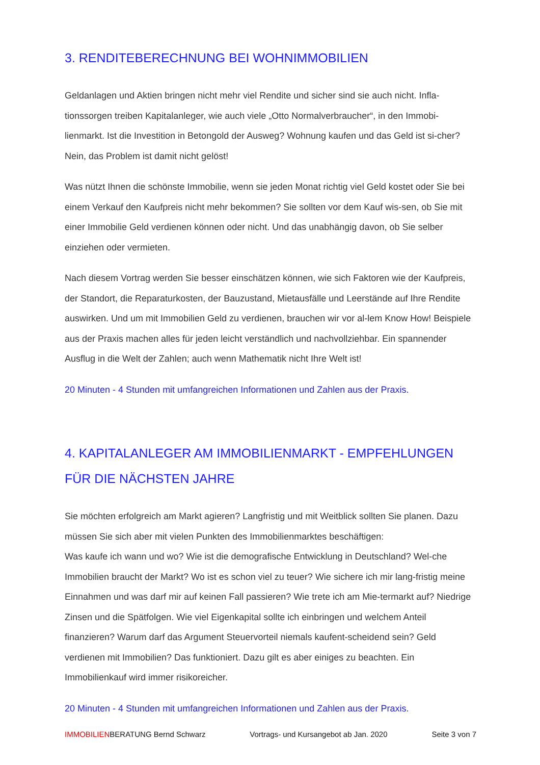3. RENDITEBERECHNUNG BEI WOHNIMMOBILIEN
Geldanlagen und Aktien bringen nicht mehr viel Rendite und sicher sind sie auch nicht. Infla-tionssorgen treiben Kapitalanleger, wie auch viele „Otto Normalverbraucher“, in den Immobi-lienmarkt. Ist die Investition in Betongold der Ausweg? Wohnung kaufen und das Geld ist si-cher? Nein, das Problem ist damit nicht gelöst!
Was nützt Ihnen die schönste Immobilie, wenn sie jeden Monat richtig viel Geld kostet oder Sie bei einem Verkauf den Kaufpreis nicht mehr bekommen? Sie sollten vor dem Kauf wis-sen, ob Sie mit einer Immobilie Geld verdienen können oder nicht. Und das unabhängig davon, ob Sie selber einziehen oder vermieten.
Nach diesem Vortrag werden Sie besser einschätzen können, wie sich Faktoren wie der Kaufpreis, der Standort, die Reparaturkosten, der Bauzustand, Mietausfälle und Leerstände auf Ihre Rendite auswirken. Und um mit Immobilien Geld zu verdienen, brauchen wir vor al-lem Know How! Beispiele aus der Praxis machen alles für jeden leicht verständlich und nachvollziehbar. Ein spannender Ausflug in die Welt der Zahlen; auch wenn Mathematik nicht Ihre Welt ist!
20 Minuten - 4 Stunden mit umfangreichen Informationen und Zahlen aus der Praxis.
4. KAPITALANLEGER AM IMMOBILIENMARKT - EMPFEHLUNGEN FÜR DIE NÄCHSTEN JAHRE
Sie möchten erfolgreich am Markt agieren? Langfristig und mit Weitblick sollten Sie planen. Dazu müssen Sie sich aber mit vielen Punkten des Immobilienmarktes beschäftigen:
Was kaufe ich wann und wo? Wie ist die demografische Entwicklung in Deutschland? Wel-che Immobilien braucht der Markt? Wo ist es schon viel zu teuer? Wie sichere ich mir lang-fristig meine Einnahmen und was darf mir auf keinen Fall passieren? Wie trete ich am Mie-termarkt auf? Niedrige Zinsen und die Spätfolgen. Wie viel Eigenkapital sollte ich einbringen und welchem Anteil finanzieren? Warum darf das Argument Steuervorteil niemals kaufent-scheidend sein? Geld verdienen mit Immobilien? Das funktioniert. Dazu gilt es aber einiges zu beachten. Ein Immobilienkauf wird immer risikoreicher.
20 Minuten - 4 Stunden mit umfangreichen Informationen und Zahlen aus der Praxis.
IMMOBILIENBERATUNG Bernd Schwarz Vortrags- und Kursangebot ab Jan. 2020 Seite 3 von 7